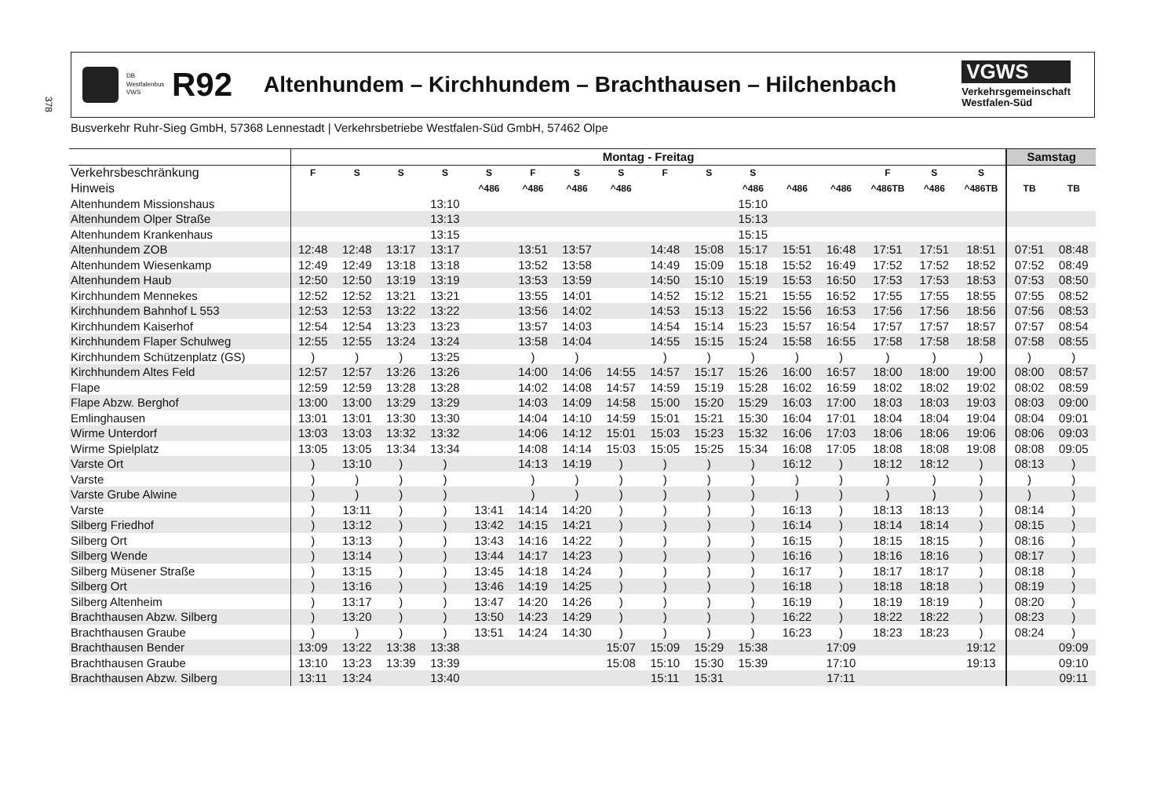378
DB Westfalenbus
VWS
R92
Altenhundem – Kirchhundem – Brachthausen – Hilchenbach
VGWS
Verkehrsgemeinschaft
Westfalen-Süd
Busverkehr Ruhr-Sieg GmbH, 57368 Lennestadt | Verkehrsbetriebe Westfalen-Süd GmbH, 57462 Olpe
| | Montag - Freitag | | | | | | | | | | | | | | | | Samstag | |
| --- | --- | --- | --- | --- | --- | --- | --- | --- | --- | --- | --- | --- | --- | --- | --- | --- | --- | --- |
| Verkehrsbeschränkung | F | S | S | S | S | F | S | S | F | S | S | | | F | S | S | | |
| Hinweis | | | | | ^486 | ^486 | ^486 | ^486 | | | ^486 | ^486 | ^486 | ^486TB | ^486 | ^486TB | TB | TB |
| Altenhundem Missionshaus | | | | 13:10 | | | | | | | 15:10 | | | | | | | |
| Altenhundem Olper Straße | | | | 13:13 | | | | | | | 15:13 | | | | | | | |
| Altenhundem Krankenhaus | | | | 13:15 | | | | | | | 15:15 | | | | | | | |
| Altenhundem ZOB | 12:48 | 12:48 | 13:17 | 13:17 | | 13:51 | 13:57 | | 14:48 | 15:08 | 15:17 | 15:51 | 16:48 | 17:51 | 17:51 | 18:51 | 07:51 | 08:48 |
| Altenhundem Wiesenkamp | 12:49 | 12:49 | 13:18 | 13:18 | | 13:52 | 13:58 | | 14:49 | 15:09 | 15:18 | 15:52 | 16:49 | 17:52 | 17:52 | 18:52 | 07:52 | 08:49 |
| Altenhundem Haub | 12:50 | 12:50 | 13:19 | 13:19 | | 13:53 | 13:59 | | 14:50 | 15:10 | 15:19 | 15:53 | 16:50 | 17:53 | 17:53 | 18:53 | 07:53 | 08:50 |
| Kirchhundem Mennekes | 12:52 | 12:52 | 13:21 | 13:21 | | 13:55 | 14:01 | | 14:52 | 15:12 | 15:21 | 15:55 | 16:52 | 17:55 | 17:55 | 18:55 | 07:55 | 08:52 |
| Kirchhundem Bahnhof L 553 | 12:53 | 12:53 | 13:22 | 13:22 | | 13:56 | 14:02 | | 14:53 | 15:13 | 15:22 | 15:56 | 16:53 | 17:56 | 17:56 | 18:56 | 07:56 | 08:53 |
| Kirchhundem Kaiserhof | 12:54 | 12:54 | 13:23 | 13:23 | | 13:57 | 14:03 | | 14:54 | 15:14 | 15:23 | 15:57 | 16:54 | 17:57 | 17:57 | 18:57 | 07:57 | 08:54 |
| Kirchhundem Flaper Schulweg | 12:55 | 12:55 | 13:24 | 13:24 | | 13:58 | 14:04 | | 14:55 | 15:15 | 15:24 | 15:58 | 16:55 | 17:58 | 17:58 | 18:58 | 07:58 | 08:55 |
| Kirchhundem Schützenplatz (GS) | ) | ) | ) | 13:25 | | ) | ) | | ) | ) | ) | ) | ) | ) | ) | ) | ) | ) |
| Kirchhundem Altes Feld | 12:57 | 12:57 | 13:26 | 13:26 | | 14:00 | 14:06 | 14:55 | 14:57 | 15:17 | 15:26 | 16:00 | 16:57 | 18:00 | 18:00 | 19:00 | 08:00 | 08:57 |
| Flape | 12:59 | 12:59 | 13:28 | 13:28 | | 14:02 | 14:08 | 14:57 | 14:59 | 15:19 | 15:28 | 16:02 | 16:59 | 18:02 | 18:02 | 19:02 | 08:02 | 08:59 |
| Flape Abzw. Berghof | 13:00 | 13:00 | 13:29 | 13:29 | | 14:03 | 14:09 | 14:58 | 15:00 | 15:20 | 15:29 | 16:03 | 17:00 | 18:03 | 18:03 | 19:03 | 08:03 | 09:00 |
| Emlinghausen | 13:01 | 13:01 | 13:30 | 13:30 | | 14:04 | 14:10 | 14:59 | 15:01 | 15:21 | 15:30 | 16:04 | 17:01 | 18:04 | 18:04 | 19:04 | 08:04 | 09:01 |
| Wirme Unterdorf | 13:03 | 13:03 | 13:32 | 13:32 | | 14:06 | 14:12 | 15:01 | 15:03 | 15:23 | 15:32 | 16:06 | 17:03 | 18:06 | 18:06 | 19:06 | 08:06 | 09:03 |
| Wirme Spielplatz | 13:05 | 13:05 | 13:34 | 13:34 | | 14:08 | 14:14 | 15:03 | 15:05 | 15:25 | 15:34 | 16:08 | 17:05 | 18:08 | 18:08 | 19:08 | 08:08 | 09:05 |
| Varste Ort | ) | 13:10 | ) | ) | | 14:13 | 14:19 | ) | ) | ) | ) | 16:12 | ) | 18:12 | 18:12 | ) | 08:13 | ) |
| Varste | ) | ) | ) | ) | | ) | ) | ) | ) | ) | ) | ) | ) | ) | ) | ) | ) | ) |
| Varste Grube Alwine | ) | ) | ) | ) | | ) | ) | ) | ) | ) | ) | ) | ) | ) | ) | ) | ) | ) |
| Varste | ) | 13:11 | ) | ) | 13:41 | 14:14 | 14:20 | ) | ) | ) | ) | 16:13 | ) | 18:13 | 18:13 | ) | 08:14 | ) |
| Silberg Friedhof | ) | 13:12 | ) | ) | 13:42 | 14:15 | 14:21 | ) | ) | ) | ) | 16:14 | ) | 18:14 | 18:14 | ) | 08:15 | ) |
| Silberg Ort | ) | 13:13 | ) | ) | 13:43 | 14:16 | 14:22 | ) | ) | ) | ) | 16:15 | ) | 18:15 | 18:15 | ) | 08:16 | ) |
| Silberg Wende | ) | 13:14 | ) | ) | 13:44 | 14:17 | 14:23 | ) | ) | ) | ) | 16:16 | ) | 18:16 | 18:16 | ) | 08:17 | ) |
| Silberg Müsener Straße | ) | 13:15 | ) | ) | 13:45 | 14:18 | 14:24 | ) | ) | ) | ) | 16:17 | ) | 18:17 | 18:17 | ) | 08:18 | ) |
| Silberg Ort | ) | 13:16 | ) | ) | 13:46 | 14:19 | 14:25 | ) | ) | ) | ) | 16:18 | ) | 18:18 | 18:18 | ) | 08:19 | ) |
| Silberg Altenheim | ) | 13:17 | ) | ) | 13:47 | 14:20 | 14:26 | ) | ) | ) | ) | 16:19 | ) | 18:19 | 18:19 | ) | 08:20 | ) |
| Brachthausen Abzw. Silberg | ) | 13:20 | ) | ) | 13:50 | 14:23 | 14:29 | ) | ) | ) | ) | 16:22 | ) | 18:22 | 18:22 | ) | 08:23 | ) |
| Brachthausen Graube | ) | ) | ) | ) | 13:51 | 14:24 | 14:30 | ) | ) | ) | ) | 16:23 | ) | 18:23 | 18:23 | ) | 08:24 | ) |
| Brachthausen Bender | 13:09 | 13:22 | 13:38 | 13:38 | | | | 15:07 | 15:09 | 15:29 | 15:38 | | 17:09 | | | 19:12 | | 09:09 |
| Brachthausen Graube | 13:10 | 13:23 | 13:39 | 13:39 | | | | 15:08 | 15:10 | 15:30 | 15:39 | | 17:10 | | | 19:13 | | 09:10 |
| Brachthausen Abzw. Silberg | 13:11 | 13:24 | | 13:40 | | | | | 15:11 | 15:31 | | | 17:11 | | | | | 09:11 |